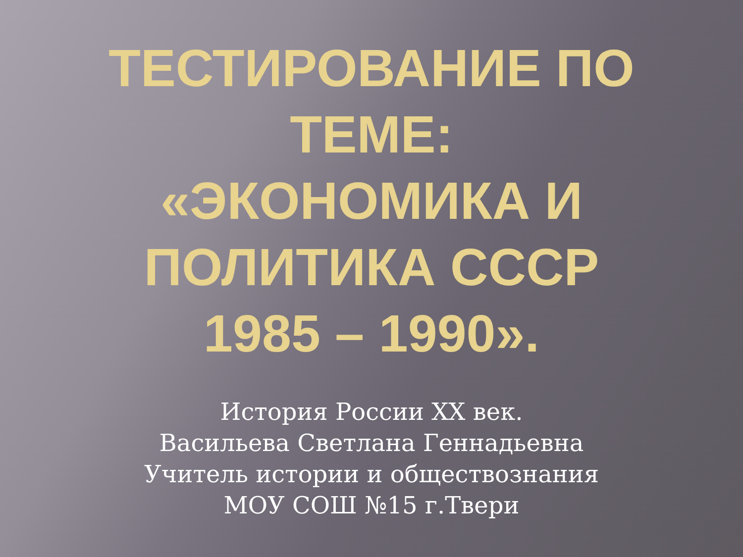ТЕСТИРОВАНИЕ ПО
ТЕМЕ:
«ЭКОНОМИКА И
ПОЛИТИКА СССР
1985 – 1990».
История России XX век.
Васильева Светлана Геннадьевна
Учитель истории и обществознания
МОУ СОШ №15 г.Твери